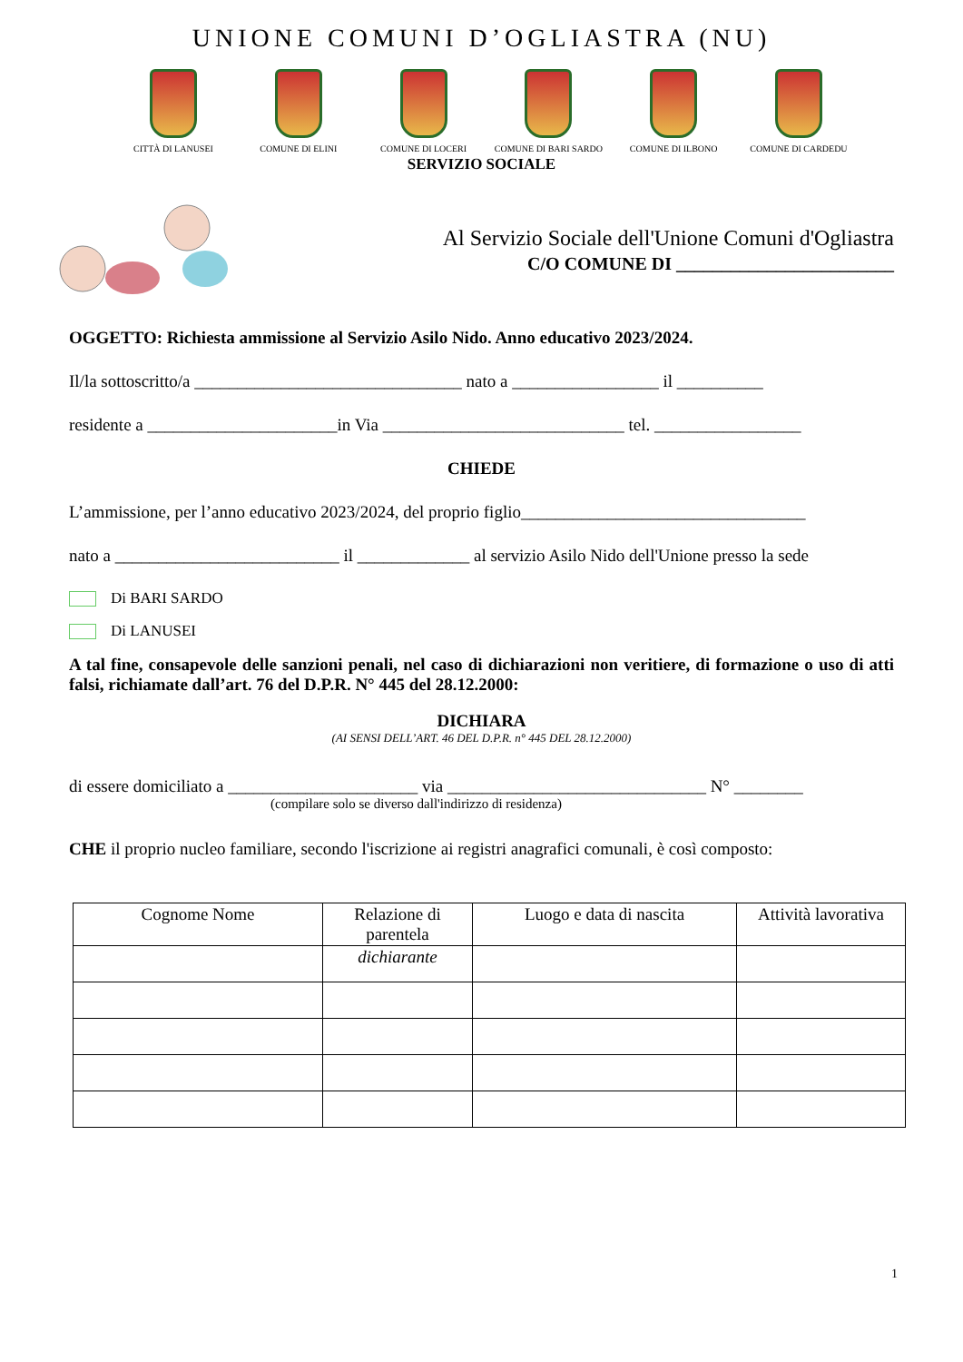UNIONE COMUNI D’OGLIASTRA (NU)
CITTÀ DI LANUSEI COMUNE DI ELINI COMUNE DI LOCERI COMUNE DI BARI SARDO COMUNE DI ILBONO COMUNE DI CARDEDU
SERVIZIO SOCIALE
Al Servizio Sociale dell'Unione Comuni d'Ogliastra
C/O COMUNE DI ________________________
OGGETTO: Richiesta ammissione al Servizio Asilo Nido. Anno educativo 2023/2024.
Il/la sottoscritto/a _______________________________ nato a _________________ il __________
residente a ______________________in Via ____________________________ tel. _________________
CHIEDE
L’ammissione, per l’anno educativo 2023/2024, del proprio figlio_________________________________
nato a __________________________ il _____________ al servizio Asilo Nido dell'Unione presso la sede
Di BARI SARDO
Di LANUSEI
A tal fine, consapevole delle sanzioni penali, nel caso di dichiarazioni non veritiere, di formazione o uso di atti falsi, richiamate dall’art. 76 del D.P.R. N° 445 del 28.12.2000:
DICHIARA
(AI SENSI DELL’ART. 46 DEL D.P.R. n° 445 DEL 28.12.2000)
di essere domiciliato a ______________________ via ______________________________ N° ________
(compilare solo se diverso dall'indirizzo di residenza)
CHE il proprio nucleo familiare, secondo l'iscrizione ai registri anagrafici comunali, è così composto:
| Cognome Nome | Relazione di parentela | Luogo e data di nascita | Attività lavorativa |
| --- | --- | --- | --- |
| | dichiarante | | |
1